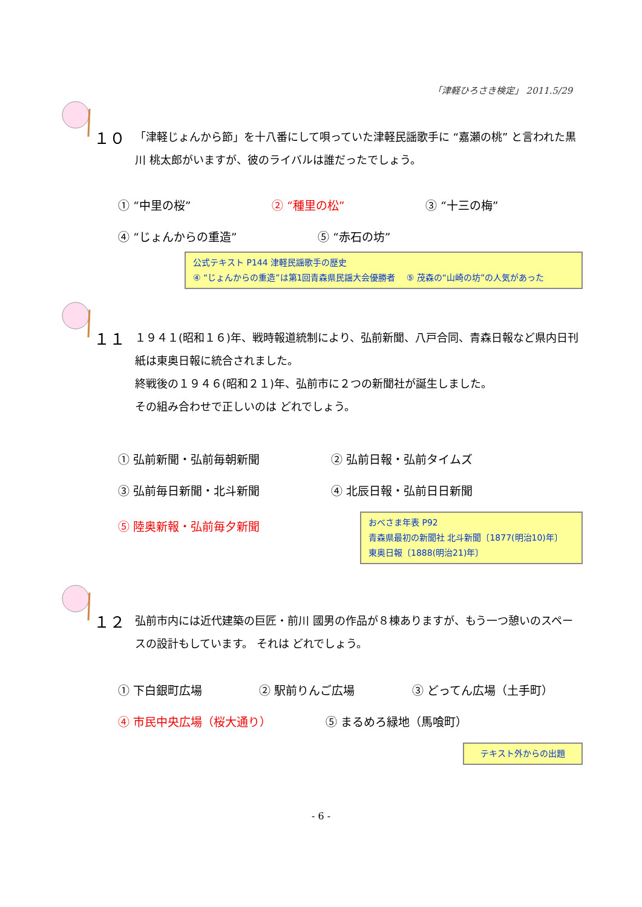「津軽ひろさき検定」 2011.5/29
１０ 「津軽じょんから節」を十八番にして唄っていた津軽民謡歌手に “嘉瀬の桃” と言われた黒川 桃太郎がいますが、彼のライバルは誰だったでしょう。
① “中里の桜” ② “種里の松” ③ “十三の梅”
④ “じょんからの重造” ⑤ “赤石の坊”
公式テキスト P144 津軽民謡歌手の歴史
④ “じょんからの重造”は第1回青森県民謡大会優勝者　 ⑤ 茂森の“山崎の坊”の人気があった
１１ １９４１(昭和１６)年、戦時報道統制により、弘前新聞、八戸合同、青森日報など県内日刊紙は東奥日報に統合されました。
終戦後の１９４６(昭和２１)年、弘前市に２つの新聞社が誕生しました。
その組み合わせで正しいのは どれでしょう。
① 弘前新聞・弘前毎朝新聞 ② 弘前日報・弘前タイムズ
③ 弘前毎日新聞・北斗新聞 ④ 北辰日報・弘前日日新聞
⑤ 陸奥新報・弘前毎夕新聞
おべさま年表 P92
青森県最初の新聞社 北斗新聞〔1877(明治10)年〕
東奥日報〔1888(明治21)年〕
１２ 弘前市内には近代建築の巨匠・前川 國男の作品が８棟ありますが、もう一つ憩いのスペースの設計もしています。 それは どれでしょう。
① 下白銀町広場 ② 駅前りんご広場 ③ どってん広場（土手町）
④ 市民中央広場（桜大通り） ⑤ まるめろ緑地（馬喰町）
テキスト外からの出題
- 6 -